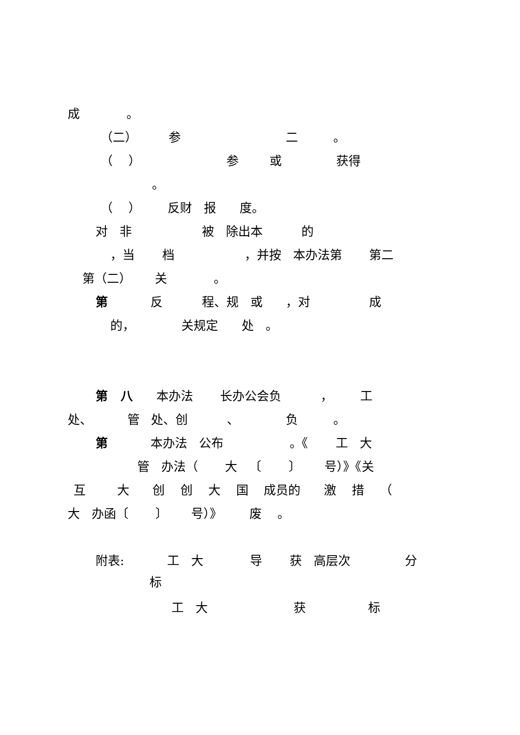成 。
（二） 参 二 。
（ ） 参 或 获得
。
（ ） 反财 报 度。
对 非 被 除出本 的
，当 档 ，并按 本办法第 第二
第（二） 关 。
第 反 程、规 或 ，对 成
的， 关规定 处 。
第 八 本办法 长办公会负 ， 工
处、 管 处、创 、 负 。
第 本办法 公布 。《 工 大
管 办法（ 大 〔 〕 号）》《关
互 大 创 创 大 国 成员的 激 措 （
大 办函〔 〕 号）》 废 。
附表: 工 大 导 获 高层次 分
标
工 大 获 标